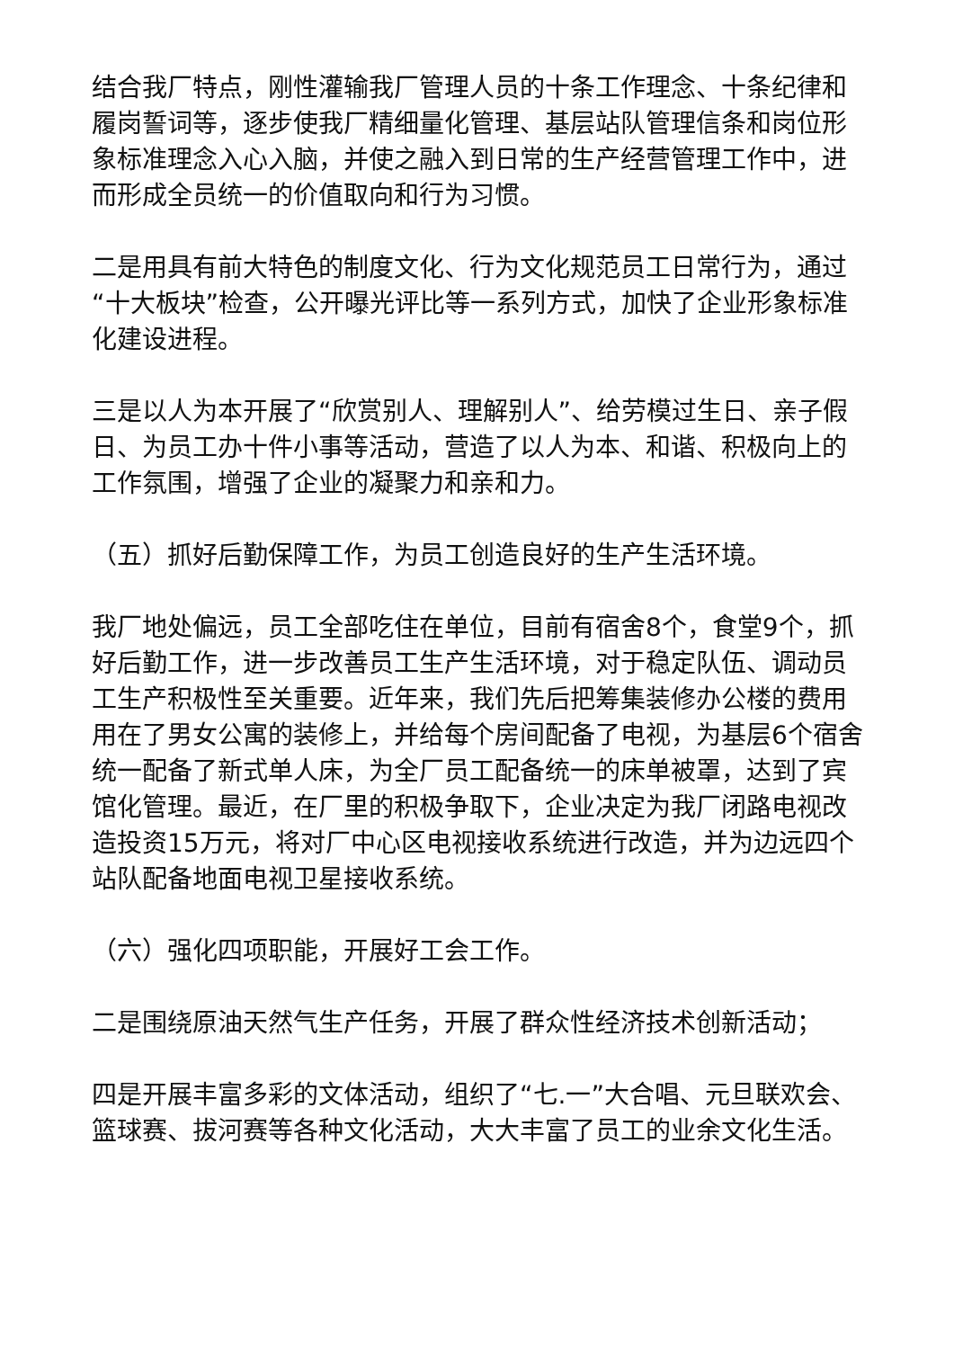结合我厂特点，刚性灌输我厂管理人员的十条工作理念、十条纪律和履岗誓词等，逐步使我厂精细量化管理、基层站队管理信条和岗位形象标准理念入心入脑，并使之融入到日常的生产经营管理工作中，进而形成全员统一的价值取向和行为习惯。
二是用具有前大特色的制度文化、行为文化规范员工日常行为，通过“十大板块”检查，公开曝光评比等一系列方式，加快了企业形象标准化建设进程。
三是以人为本开展了“欣赏别人、理解别人”、给劳模过生日、亲子假日、为员工办十件小事等活动，营造了以人为本、和谐、积极向上的工作氛围，增强了企业的凝聚力和亲和力。
（五）抓好后勤保障工作，为员工创造良好的生产生活环境。
我厂地处偏远，员工全部吃住在单位，目前有宿舍8个，食堂9个，抓好后勤工作，进一步改善员工生产生活环境，对于稳定队伍、调动员工生产积极性至关重要。近年来，我们先后把筹集装修办公楼的费用用在了男女公寓的装修上，并给每个房间配备了电视，为基层6个宿舍统一配备了新式单人床，为全厂员工配备统一的床单被罩，达到了宾馆化管理。最近，在厂里的积极争取下，企业决定为我厂闭路电视改造投资15万元，将对厂中心区电视接收系统进行改造，并为边远四个站队配备地面电视卫星接收系统。
（六）强化四项职能，开展好工会工作。
二是围绕原油天然气生产任务，开展了群众性经济技术创新活动；
四是开展丰富多彩的文体活动，组织了“七.一”大合唱、元旦联欢会、篮球赛、拔河赛等各种文化活动，大大丰富了员工的业余文化生活。